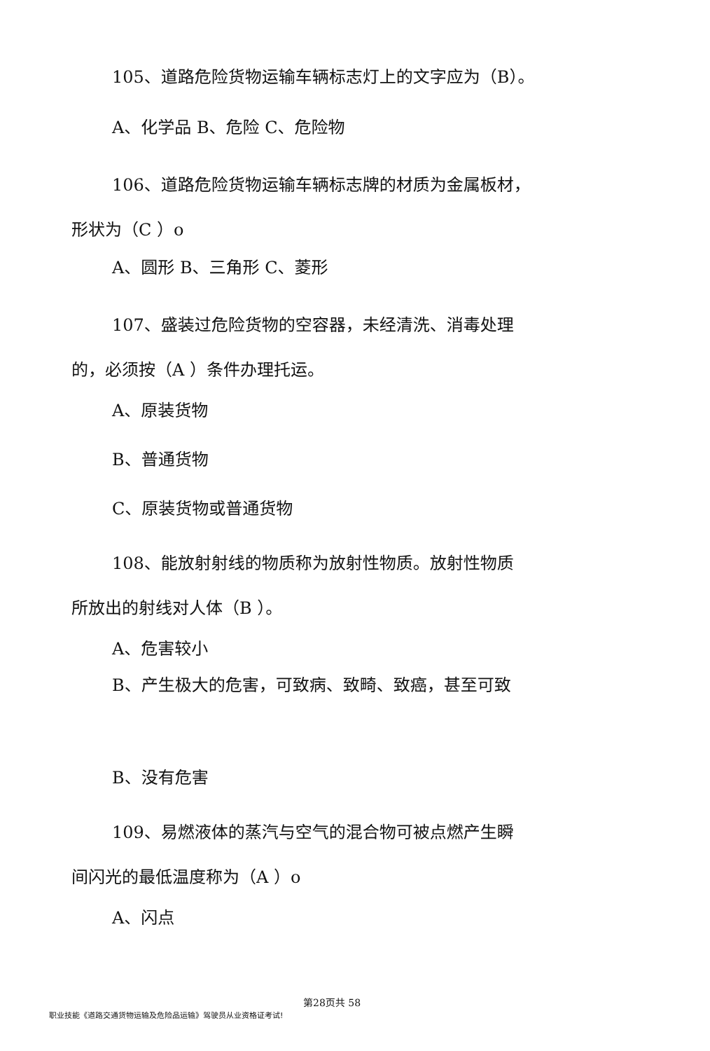105、道路危险货物运输车辆标志灯上的文字应为（B）。
A、化学品 B、危险 C、危险物
106、道路危险货物运输车辆标志牌的材质为金属板材，
形状为（C ）o
A、圆形 B、三角形 C、菱形
107、盛装过危险货物的空容器，未经清洗、消毒处理
的，必须按（A ）条件办理托运。
A、原装货物
B、普通货物
C、原装货物或普通货物
108、能放射射线的物质称为放射性物质。放射性物质
所放出的射线对人体（B ）。
A、危害较小
B、产生极大的危害，可致病、致畸、致癌，甚至可致
B、没有危害
109、易燃液体的蒸汽与空气的混合物可被点燃产生瞬
间闪光的最低温度称为（A ）o
A、闪点
第28页共 58
职业技能《道路交通货物运输及危险品运输》驾驶员从业资格证考试!